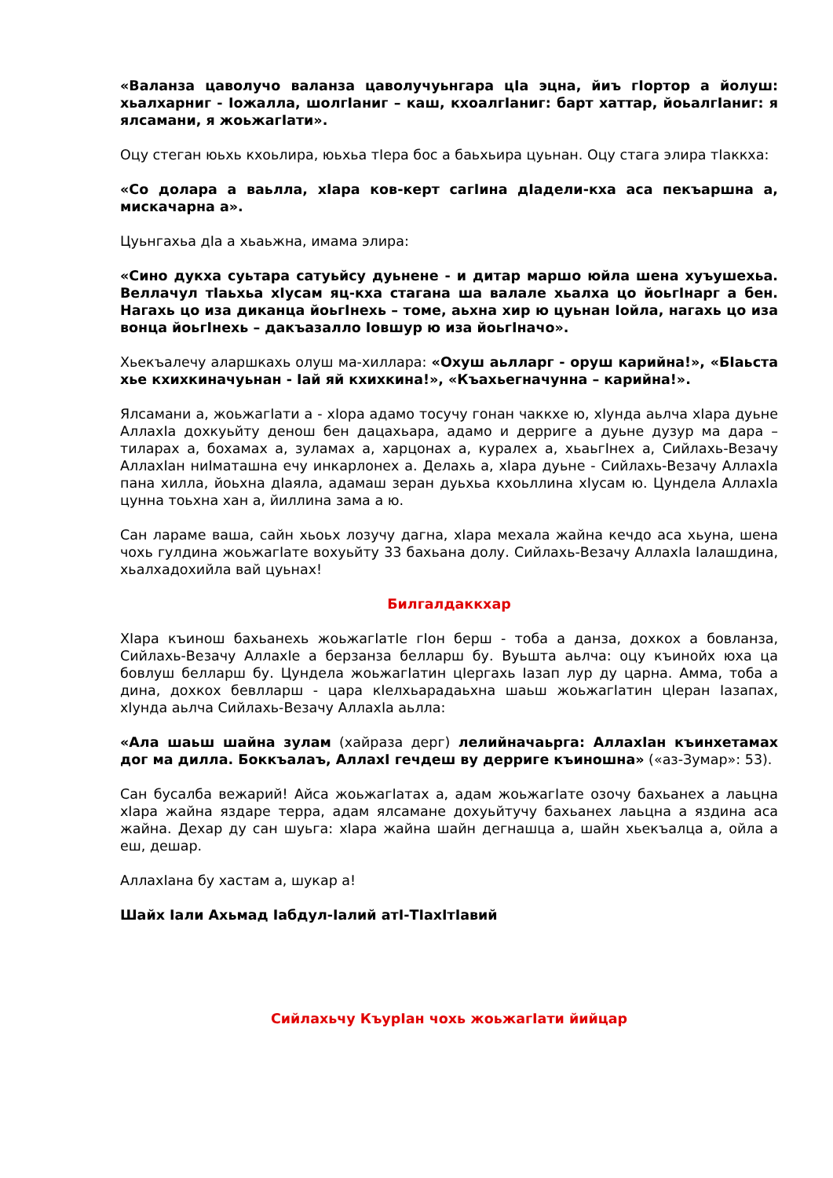«Валанза цаволучо валанза цаволучуьнгара цIа эцна, йиъ гIортор а йолуш: хьалхарниг - Iожалла, шолгIаниг – каш, кхоалгIаниг: барт хаттар, йоьалгIаниг: я ялсамани, я жоьжагIати».
Оцу стеган юьхь кхоьлира, юьхьа тIера бос а баьхьира цуьнан. Оцу стага элира тIаккха:
«Со долара а ваьлла, хIара ков-керт сагIина дIадели-кха аса пекъаршна а, мискачарна а».
Цуьнгахьа дIа а хьаьжна, имама элира:
«Сино дукха суьтара сатуьйсу дуьнене - и дитар маршо юйла шена хуъушехьа. Веллачул тIаьхьа хIусам яц-кха стагана ша валале хьалха цо йоьгIнарг а бен. Нагахь цо иза диканца йоьгIнехь – томе, аьхна хир ю цуьнан Iойла, нагахь цо иза вонца йоьгIнехь – дакъазалло Iовшур ю иза йоьгIначо».
Хьекъалечу аларшкахь олуш ма-хиллара: «Охуш аьлларг - оруш карийна!», «БIаьста хье кхихкиначуьнан - Iай яй кхихкина!», «Къахьегначунна – карийна!».
Ялсамани а, жоьжагIати а - хIора адамо тосучу гонан чаккхе ю, хIунда аьлча хIара дуьне АллахIа дохкуьйту денош бен дацахьара, адамо и дерриге а дуьне дузур ма дара – тиларах а, бохамах а, зуламах а, харцонах а, куралех а, хьаьгIнех а, Сийлахь-Везачу АллахIан ниIматашна ечу инкарлонех а. Делахь а, хIара дуьне - Сийлахь-Везачу АллахIа пана хилла, йоьхна дIаяла, адамаш зеран дуьхьа кхоьллина хIусам ю. Цундела АллахIа цунна тоьхна хан а, йиллина зама а ю.
Сан лараме ваша, сайн хьоьх лозучу дагна, хIара мехала жайна кечдо аса хьуна, шена чохь гулдина жоьжагIате вохуьйту 33 бахьана долу. Сийлахь-Везачу АллахIа Iалашдина, хьалхадохийла вай цуьнах!
Билгалдаккхар
ХIара къинош бахьанехь жоьжагIатIе гIон берш - тоба а данза, дохкох а бовланза, Сийлахь-Везачу АллахIе а берзанза белларш бу. Вуьшта аьлча: оцу къинойх юха ца бовлуш белларш бу. Цундела жоьжагIатин цIергахь Iазап лур ду царна. Амма, тоба а дина, дохкох бевлларш - цара кIелхьарадаьхна шаьш жоьжагIатин цIеран Iазапах, хIунда аьлча Сийлахь-Везачу АллахIа аьлла:
«Ала шаьш шайна зулам (хайраза дерг) лелийначаьрга: АллахIан къинхетамах дог ма дилла. Боккъалаъ, АллахI гечдеш ву дерриге къиношна» («аз-Зумар»: 53).
Сан бусалба вежарий! Айса жоьжагIатах а, адам жоьжагIате озочу бахьанех а лаьцна хIара жайна яздаре терра, адам ялсамане дохуьйтучу бахьанех лаьцна а яздина аса жайна. Дехар ду сан шуьга: хIара жайна шайн дегнашца а, шайн хьекъалца а, ойла а еш, дешар.
АллахIана бу хастам а, шукар а!
Шайх Iали Ахьмад Iабдул-Iалий атI-ТIахIтIавий
Сийлахьчу КъурIан чохь жоьжагIати йийцар